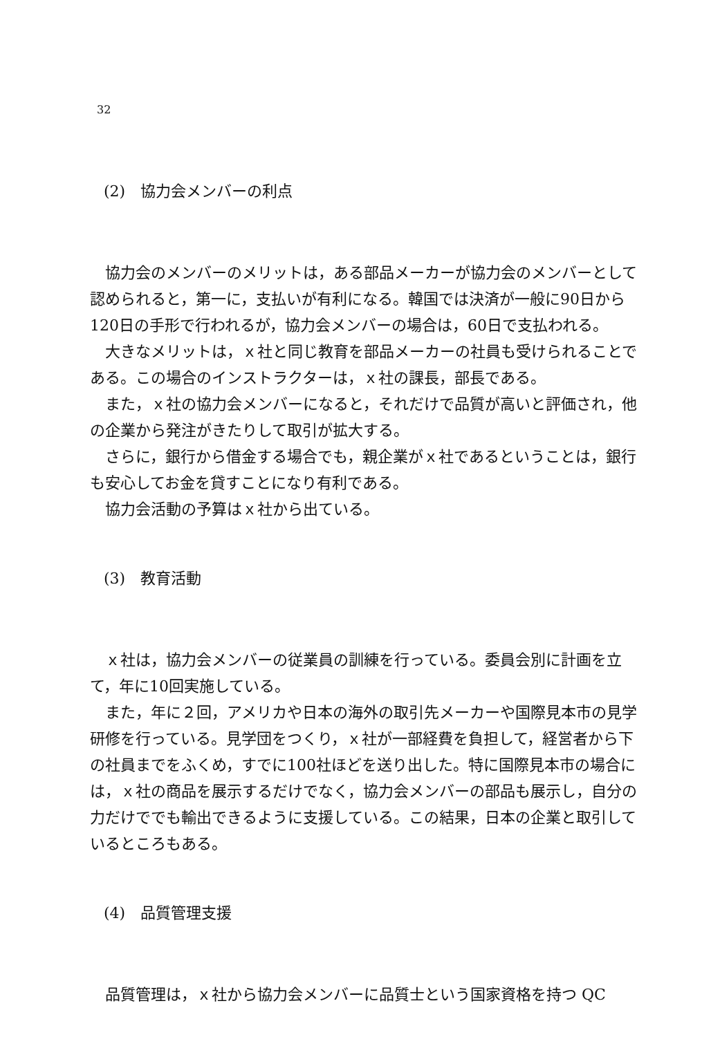32
(2)　協力会メンバーの利点
協力会のメンバーのメリットは，ある部品メーカーが協力会のメンバーとして認められると，第一に，支払いが有利になる。韓国では決済が一般に90日から120日の手形で行われるが，協力会メンバーの場合は，60日で支払われる。
大きなメリットは，ｘ社と同じ教育を部品メーカーの社員も受けられることである。この場合のインストラクターは，ｘ社の課長，部長である。
また，ｘ社の協力会メンバーになると，それだけで品質が高いと評価され，他の企業から発注がきたりして取引が拡大する。
さらに，銀行から借金する場合でも，親企業がｘ社であるということは，銀行も安心してお金を貸すことになり有利である。
協力会活動の予算はｘ社から出ている。
(3)　教育活動
ｘ社は，協力会メンバーの従業員の訓練を行っている。委員会別に計画を立て，年に10回実施している。
また，年に２回，アメリカや日本の海外の取引先メーカーや国際見本市の見学研修を行っている。見学団をつくり，ｘ社が一部経費を負担して，経営者から下の社員までをふくめ，すでに100社ほどを送り出した。特に国際見本市の場合には，ｘ社の商品を展示するだけでなく，協力会メンバーの部品も展示し，自分の力だけででも輸出できるように支援している。この結果，日本の企業と取引しているところもある。
(4)　品質管理支援
品質管理は，ｘ社から協力会メンバーに品質士という国家資格を持つ QC